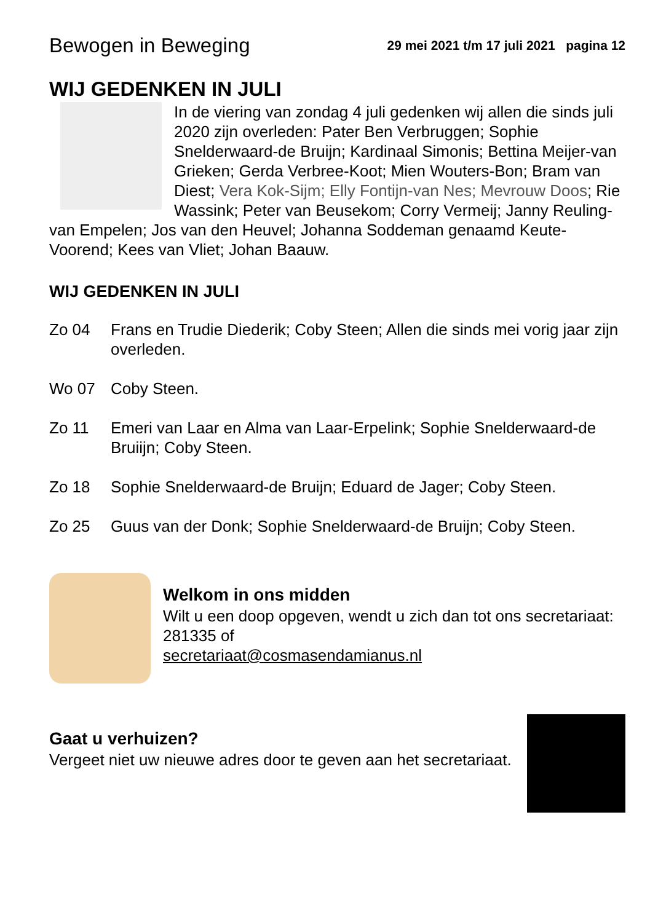Bewogen in Beweging 29 mei 2021 t/m 17 juli 2021 pagina 12
WIJ GEDENKEN IN JULI
In de viering van zondag 4 juli gedenken wij allen die sinds juli 2020 zijn overleden: Pater Ben Verbruggen; Sophie Snelderwaard-de Bruijn; Kardinaal Simonis; Bettina Meijer-van Grieken; Gerda Verbree-Koot; Mien Wouters-Bon; Bram van Diest; Vera Kok-Sijm; Elly Fontijn-van Nes; Mevrouw Doos; Rie Wassink; Peter van Beusekom; Corry Vermeij; Janny Reuling-van Empelen; Jos van den Heuvel; Johanna Soddeman genaamd Keute-Voorend; Kees van Vliet; Johan Baauw.
WIJ GEDENKEN IN JULI
Zo 04 Frans en Trudie Diederik; Coby Steen; Allen die sinds mei vorig jaar zijn overleden.
Wo 07 Coby Steen.
Zo 11 Emeri van Laar en Alma van Laar-Erpelink; Sophie Snelderwaard-de Bruiijn; Coby Steen.
Zo 18 Sophie Snelderwaard-de Bruijn; Eduard de Jager; Coby Steen.
Zo 25 Guus van der Donk; Sophie Snelderwaard-de Bruijn; Coby Steen.
Welkom in ons midden
Wilt u een doop opgeven, wendt u zich dan tot ons secretariaat: 281335 of
secretariaat@cosmasendamianus.nl
Gaat u verhuizen?
Vergeet niet uw nieuwe adres door te geven aan het secretariaat.